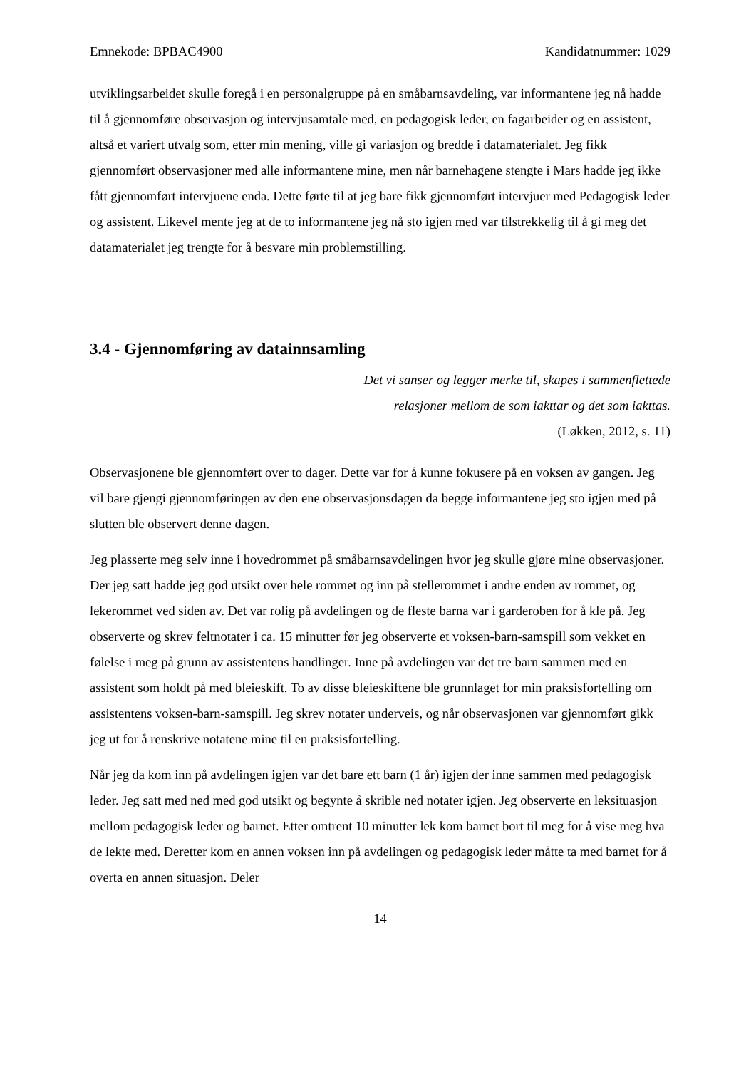Emnekode: BPBAC4900 Kandidatnummer: 1029
utviklingsarbeidet skulle foregå i en personalgruppe på en småbarnsavdeling, var informantene jeg nå hadde til å gjennomføre observasjon og intervjusamtale med, en pedagogisk leder, en fagarbeider og en assistent, altså et variert utvalg som, etter min mening, ville gi variasjon og bredde i datamaterialet. Jeg fikk gjennomført observasjoner med alle informantene mine, men når barnehagene stengte i Mars hadde jeg ikke fått gjennomført intervjuene enda. Dette førte til at jeg bare fikk gjennomført intervjuer med Pedagogisk leder og assistent. Likevel mente jeg at de to informantene jeg nå sto igjen med var tilstrekkelig til å gi meg det datamaterialet jeg trengte for å besvare min problemstilling.
3.4 - Gjennomføring av datainnsamling
Det vi sanser og legger merke til, skapes i sammenflettede
relasjoner mellom de som iakttar og det som iakttas.
(Løkken, 2012, s. 11)
Observasjonene ble gjennomført over to dager. Dette var for å kunne fokusere på en voksen av gangen. Jeg vil bare gjengi gjennomføringen av den ene observasjonsdagen da begge informantene jeg sto igjen med på slutten ble observert denne dagen.
Jeg plasserte meg selv inne i hovedrommet på småbarnsavdelingen hvor jeg skulle gjøre mine observasjoner. Der jeg satt hadde jeg god utsikt over hele rommet og inn på stellerommet i andre enden av rommet, og lekerommet ved siden av. Det var rolig på avdelingen og de fleste barna var i garderoben for å kle på. Jeg observerte og skrev feltnotater i ca. 15 minutter før jeg observerte et voksen-barn-samspill som vekket en følelse i meg på grunn av assistentens handlinger. Inne på avdelingen var det tre barn sammen med en assistent som holdt på med bleieskift. To av disse bleieskiftene ble grunnlaget for min praksisfortelling om assistentens voksen-barn-samspill. Jeg skrev notater underveis, og når observasjonen var gjennomført gikk jeg ut for å renskrive notatene mine til en praksisfortelling.
Når jeg da kom inn på avdelingen igjen var det bare ett barn (1 år) igjen der inne sammen med pedagogisk leder. Jeg satt med ned med god utsikt og begynte å skrible ned notater igjen. Jeg observerte en leksituasjon mellom pedagogisk leder og barnet. Etter omtrent 10 minutter lek kom barnet bort til meg for å vise meg hva de lekte med. Deretter kom en annen voksen inn på avdelingen og pedagogisk leder måtte ta med barnet for å overta en annen situasjon. Deler
14